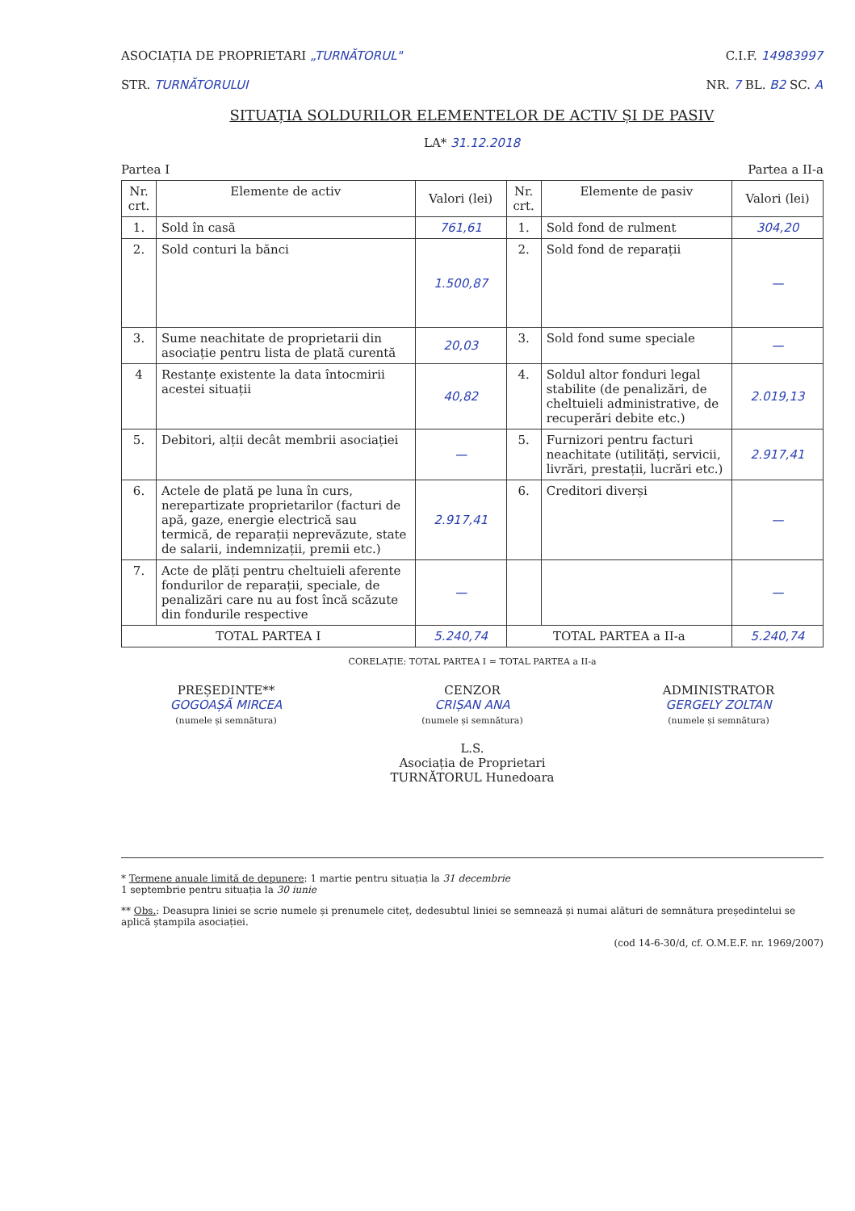ASOCIAȚIA DE PROPRIETARI „TURNĂTORUL" C.I.F. 14983997
STR. TURNĂTORULUI NR. 7 BL. B2 SC. A
SITUAȚIA SOLDURILOR ELEMENTELOR DE ACTIV ȘI DE PASIV
LA* 31.12.2018
Partea I Partea a II-a
| Nr. crt. | Elemente de activ | Valori (lei) | Nr. crt. | Elemente de pasiv | Valori (lei) |
| --- | --- | --- | --- | --- | --- |
| 1. | Sold în casă | 761,61 | 1. | Sold fond de rulment | 304,20 |
| 2. | Sold conturi la bănci | 1.500,87 | 2. | Sold fond de reparații | — |
| 3. | Sume neachitate de proprietarii din asociație pentru lista de plată curentă | 20,03 | 3. | Sold fond sume speciale | — |
| 4 | Restanțe existente la data întocmirii acestei situații | 40,82 | 4. | Soldul altor fonduri legal stabilite (de penalizări, de cheltuieli administrative, de recuperări debite etc.) | 2.019,13 |
| 5. | Debitori, alții decât membrii asociației | — | 5. | Furnizori pentru facturi neachitate (utilități, servicii, livrări, prestații, lucrări etc.) | 2.917,41 |
| 6. | Actele de plată pe luna în curs, nerepartizate proprietarilor (facturi de apă, gaze, energie electrică sau termică, de reparații neprevăzute, state de salarii, indemnizații, premii etc.) | 2.917,41 | 6. | Creditori diverși | — |
| 7. | Acte de plăți pentru cheltuieli aferente fondurilor de reparații, speciale, de penalizări care nu au fost încă scăzute din fondurile respective | — | | | — |
| TOTAL PARTEA I | | 5.240,74 | TOTAL PARTEA a II-a | | 5.240,74 |
CORELAȚIE: TOTAL PARTEA I = TOTAL PARTEA a II-a
PREȘEDINTE**
GOGOAȘĂ MIRCEA
(numele și semnătura)
CENZOR
CRIȘAN ANA
(numele și semnătura)
L.S.
Asociația de Proprietari TURNĂTORUL Hunedoara
ADMINISTRATOR
GERGELY ZOLTAN
(numele și semnătura)
* Termene anuale limită de depunere: 1 martie pentru situația la 31 decembrie
1 septembrie pentru situația la 30 iunie
** Obs.: Deasupra liniei se scrie numele și prenumele citeț, dedesubtul liniei se semnează și numai alături de semnătura președintelui se aplică ștampila asociației.
(cod 14-6-30/d, cf. O.M.E.F. nr. 1969/2007)